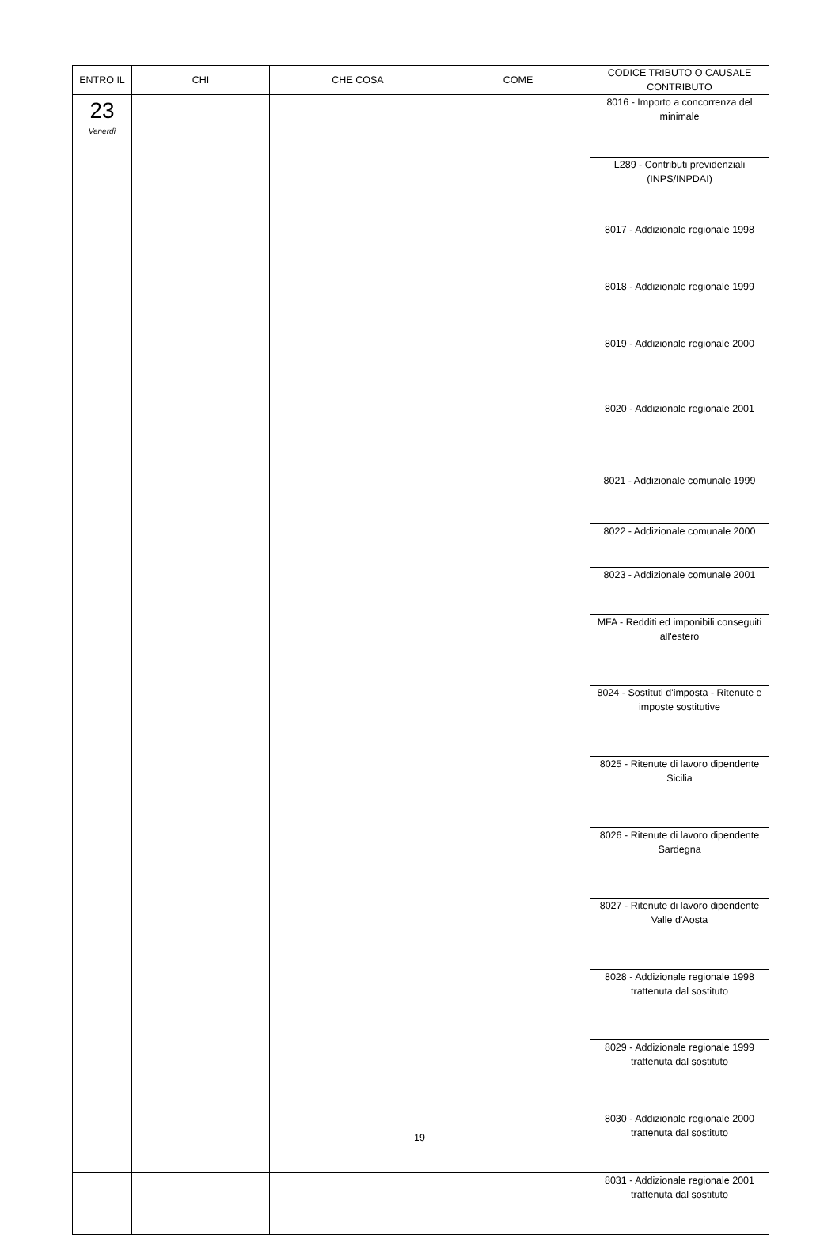| ENTRO IL | CHI | CHE COSA | COME | CODICE TRIBUTO O CAUSALE CONTRIBUTO |
| --- | --- | --- | --- | --- |
| 23 Venerdì | | | | 8016 - Importo a concorrenza del minimale |
| | | | | L289 - Contributi previdenziali (INPS/INPDAI) |
| | | | | 8017 - Addizionale regionale 1998 |
| | | | | 8018 - Addizionale regionale 1999 |
| | | | | 8019 - Addizionale regionale 2000 |
| | | | | 8020 - Addizionale regionale 2001 |
| | | | | 8021 - Addizionale comunale 1999 |
| | | | | 8022 - Addizionale comunale 2000 |
| | | | | 8023 - Addizionale comunale 2001 |
| | | | | MFA - Redditi ed imponibili conseguiti all'estero |
| | | | | 8024 - Sostituti d'imposta - Ritenute e imposte sostitutive |
| | | | | 8025 - Ritenute di lavoro dipendente Sicilia |
| | | | | 8026 - Ritenute di lavoro dipendente Sardegna |
| | | | | 8027 - Ritenute di lavoro dipendente Valle d'Aosta |
| | | | | 8028 - Addizionale regionale 1998 trattenuta dal sostituto |
| | | | | 8029 - Addizionale regionale 1999 trattenuta dal sostituto |
| | | | | 8030 - Addizionale regionale 2000 trattenuta dal sostituto |
| | | | | 8031 - Addizionale regionale 2001 trattenuta dal sostituto |
19